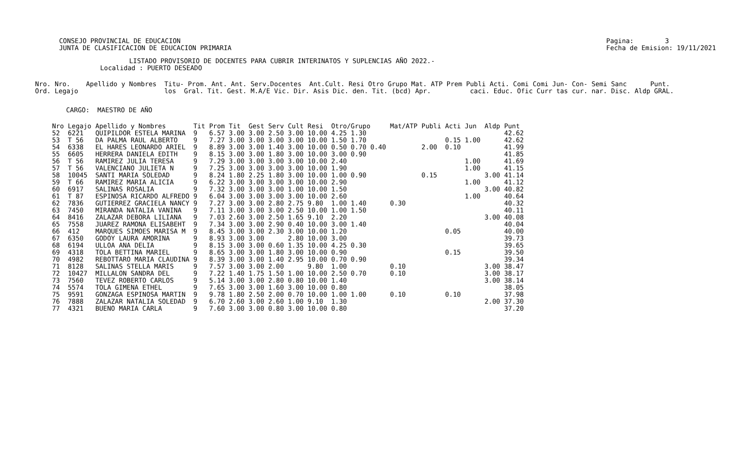CONSEJO PROVINCIAL DE EDUCACION
JUNTA DE CLASIFICACION DE EDUCACION PRIMARIA
Pagina:        3
Fecha de Emision: 19/11/2021
LISTADO PROVISORIO DE DOCENTES PARA CUBRIR INTERINATOS Y SUPLENCIAS AÑO 2022.-
Localidad : PUERTO DESEADO
Nro. Nro.    Apellido y Nombres  Titu- Prom. Ant. Ant. Serv.Docentes  Ant.Cult. Resi Otro Grupo Mat. ATP Prem Publi Acti. Comi Comi Jun- Con- Semi Sanc      Punt.
Ord. Legajo                      los  Gral. Tit. Gest. M.A/E Vic. Dir. Asis Dic. den. Tit. (bcd) Apr.          caci. Educ. Ofic Curr tas cur. nar. Disc. Aldp GRAL.
CARGO:  MAESTRO DE AÑO
| Nro | Legajo | Apellido y Nombres | Tit | Prom | Tit | Gest | Serv | Cult | Resi | Otro/Grupo | Mat/ATP | Publi | Acti | Jun | Aldp | Punt |
| --- | --- | --- | --- | --- | --- | --- | --- | --- | --- | --- | --- | --- | --- | --- | --- | --- |
| 52 | 6221 | QUIPILDOR ESTELA MARINA | 9 | 6.57 | 3.00 | 3.00 | 2.50 | 3.00 | 10.00 | 4.25 1.30 | | | | | | 42.62 |
| 53 | T 56 | DA PALMA RAUL ALBERTO | 9 | 7.27 | 3.00 | 3.00 | 3.00 | 3.00 | 10.00 | 1.50 1.70 | | | 0.15 | 1.00 | | 42.62 |
| 54 | 6338 | EL HARES LEONARDO ARIEL | 9 | 8.89 | 3.00 | 3.00 | 1.40 | 3.00 | 10.00 | 0.50 0.70 0.40 | | 2.00 | 0.10 | | | 41.99 |
| 55 | 6605 | HERRERA DANIELA EDITH | 9 | 8.15 | 3.00 | 3.00 | 1.80 | 3.00 | 10.00 | 3.00 0.90 | | | | | | 41.85 |
| 56 | T 56 | RAMIREZ JULIA TERESA | 9 | 7.29 | 3.00 | 3.00 | 3.00 | 3.00 | 10.00 | 2.40 | | | | 1.00 | | 41.69 |
| 57 | T 56 | VALENCIANO JULIETA N | 9 | 7.25 | 3.00 | 3.00 | 3.00 | 3.00 | 10.00 | 1.90 | | | | 1.00 | | 41.15 |
| 58 | 10045 | SANTI MARIA SOLEDAD | 9 | 8.24 | 1.80 | 2.25 | 1.80 | 3.00 | 10.00 | 1.00 0.90 | | 0.15 | | | 3.00 | 41.14 |
| 59 | T 66 | RAMIREZ MARIA ALICIA | 9 | 6.22 | 3.00 | 3.00 | 3.00 | 3.00 | 10.00 | 2.90 | | | | 1.00 | | 41.12 |
| 60 | 6917 | SALINAS ROSALIA | 9 | 7.32 | 3.00 | 3.00 | 3.00 | 1.00 | 10.00 | 1.50 | | | | | 3.00 | 40.82 |
| 61 | T 87 | ESPINOSA RICARDO ALFREDO | 9 | 6.04 | 3.00 | 3.00 | 3.00 | 3.00 | 10.00 | 2.60 | | | | 1.00 | | 40.64 |
| 62 | 7836 | GUTIERREZ GRACIELA NANCY | 9 | 7.27 | 3.00 | 3.00 | 2.80 | 2.75 | 9.80 | 1.00 1.40 | 0.30 | | | | | 40.32 |
| 63 | 7450 | MIRANDA NATALIA VANINA | 9 | 7.11 | 3.00 | 3.00 | 3.00 | 2.50 | 10.00 | 1.00 1.50 | | | | | | 40.11 |
| 64 | 8416 | ZALAZAR DEBORA LILIANA | 9 | 7.03 | 2.60 | 3.00 | 2.50 | 1.65 | 9.10 | 2.20 | | | | | 3.00 | 40.08 |
| 65 | 7558 | JUAREZ RAMONA ELISABEHT | 9 | 7.34 | 3.00 | 3.00 | 2.90 | 0.40 | 10.00 | 3.00 1.40 | | | | | | 40.04 |
| 66 | 412 | MARQUES SIMOES MARISA M | 9 | 8.45 | 3.00 | 3.00 | 2.30 | 3.00 | 10.00 | 1.20 | | | 0.05 | | | 40.00 |
| 67 | 6350 | GODOY LAURA AMORINA | 9 | 8.93 | 3.00 | 3.00 | | 2.80 | 10.00 | 3.00 | | | | | | 39.73 |
| 68 | 6194 | ULLOA ANA DELIA | 9 | 8.15 | 3.00 | 3.00 | 0.60 | 1.35 | 10.00 | 4.25 0.30 | | | | | | 39.65 |
| 69 | 4318 | TOLA BETTINA MARIEL | 9 | 8.65 | 3.00 | 3.00 | 1.80 | 3.00 | 10.00 | 0.90 | | | 0.15 | | | 39.50 |
| 70 | 4982 | REBOTTARO MARIA CLAUDINA | 9 | 8.39 | 3.00 | 3.00 | 1.40 | 2.95 | 10.00 | 0.70 0.90 | | | | | | 39.34 |
| 71 | 8128 | SALINAS STELLA MARIS | 9 | 7.57 | 3.00 | 3.00 | 2.00 | | 9.80 | 1.00 | 0.10 | | | | 3.00 | 38.47 |
| 72 | 10427 | MILLALON SANDRA DEL | 9 | 7.22 | 1.40 | 1.75 | 1.50 | 1.00 | 10.00 | 2.50 0.70 | 0.10 | | | | 3.00 | 38.17 |
| 73 | 7560 | TEVEZ ROBERTO CARLOS | 9 | 5.14 | 3.00 | 3.00 | 2.80 | 0.80 | 10.00 | 1.40 | | | | | 3.00 | 38.14 |
| 74 | 5574 | TOLA GIMENA ETHEL | 9 | 7.65 | 3.00 | 3.00 | 1.60 | 3.00 | 10.00 | 0.80 | | | | | | 38.05 |
| 75 | 9591 | GONZAGA ESPINOSA MARTIN | 9 | 9.78 | 1.80 | 2.50 | 2.00 | 0.70 | 10.00 | 1.00 1.00 | 0.10 | | 0.10 | | | 37.98 |
| 76 | 7888 | ZALAZAR NATALIA SOLEDAD | 9 | 6.70 | 2.60 | 3.00 | 2.60 | 1.00 | 9.10 | 1.30 | | | | | 2.00 | 37.30 |
| 77 | 4321 | BUENO MARIA CARLA | 9 | 7.60 | 3.00 | 3.00 | 0.80 | 3.00 | 10.00 | 0.80 | | | | | | 37.20 |